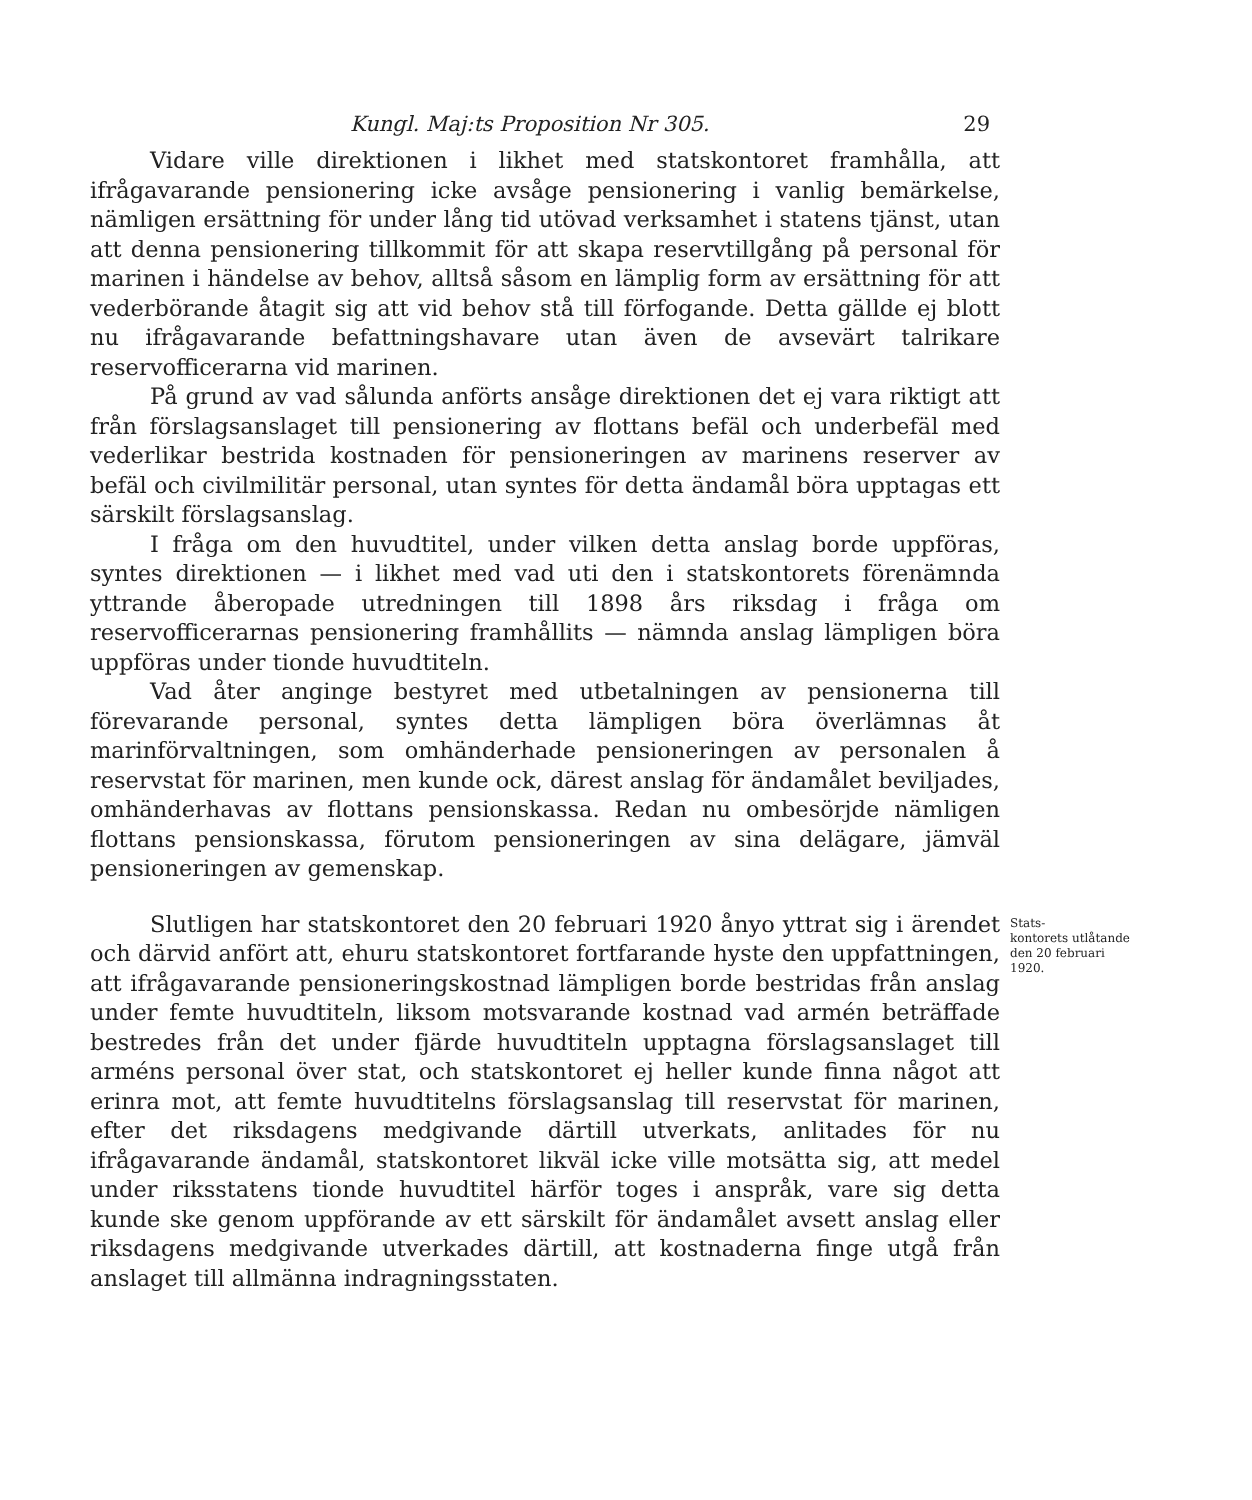Kungl. Maj:ts Proposition Nr 305. 29
Vidare ville direktionen i likhet med statskontoret framhålla, att ifrågavarande pensionering icke avsåge pensionering i vanlig bemärkelse, nämligen ersättning för under lång tid utövad verksamhet i statens tjänst, utan att denna pensionering tillkommit för att skapa reservtillgång på personal för marinen i händelse av behov, alltså såsom en lämplig form av ersättning för att vederbörande åtagit sig att vid behov stå till förfogande. Detta gällde ej blott nu ifrågavarande befattningshavare utan även de avsevärt talrikare reservofficerarna vid marinen.
På grund av vad sålunda anförts ansåge direktionen det ej vara riktigt att från förslagsanslaget till pensionering av flottans befäl och underbefäl med vederlikar bestrida kostnaden för pensioneringen av marinens reserver av befäl och civilmilitär personal, utan syntes för detta ändamål böra upptagas ett särskilt förslagsanslag.
I fråga om den huvudtitel, under vilken detta anslag borde uppföras, syntes direktionen — i likhet med vad uti den i statskontorets förenämnda yttrande åberopade utredningen till 1898 års riksdag i fråga om reservofficerarnas pensionering framhållits — nämnda anslag lämpligen böra uppföras under tionde huvudtiteln.
Vad åter anginge bestyret med utbetalningen av pensionerna till förevarande personal, syntes detta lämpligen böra överlämnas åt marinförvaltningen, som omhänderhade pensioneringen av personalen å reservstat för marinen, men kunde ock, därest anslag för ändamålet beviljades, omhänderhavas av flottans pensionskassa. Redan nu ombesörjde nämligen flottans pensionskassa, förutom pensioneringen av sina delägare, jämväl pensioneringen av gemenskap.
Slutligen har statskontoret den 20 februari 1920 ånyo yttrat sig i ärendet och därvid anfört att, ehuru statskontoret fortfarande hyste den uppfattningen, att ifrågavarande pensioneringskostnad lämpligen borde bestridas från anslag under femte huvudtiteln, liksom motsvarande kostnad vad armén beträffade bestredes från det under fjärde huvudtiteln upptagna förslagsanslaget till arméns personal över stat, och statskontoret ej heller kunde finna något att erinra mot, att femte huvudtitelns förslagsanslag till reservstat för marinen, efter det riksdagens medgivande därtill utverkats, anlitades för nu ifrågavarande ändamål, statskontoret likväl icke ville motsätta sig, att medel under riksstatens tionde huvudtitel härför toges i anspråk, vare sig detta kunde ske genom uppförande av ett särskilt för ändamålet avsett anslag eller riksdagens medgivande utverkades därtill, att kostnaderna finge utgå från anslaget till allmänna indragningsstaten.
Stats-
kontorets utlåtande den 20 februari 1920.